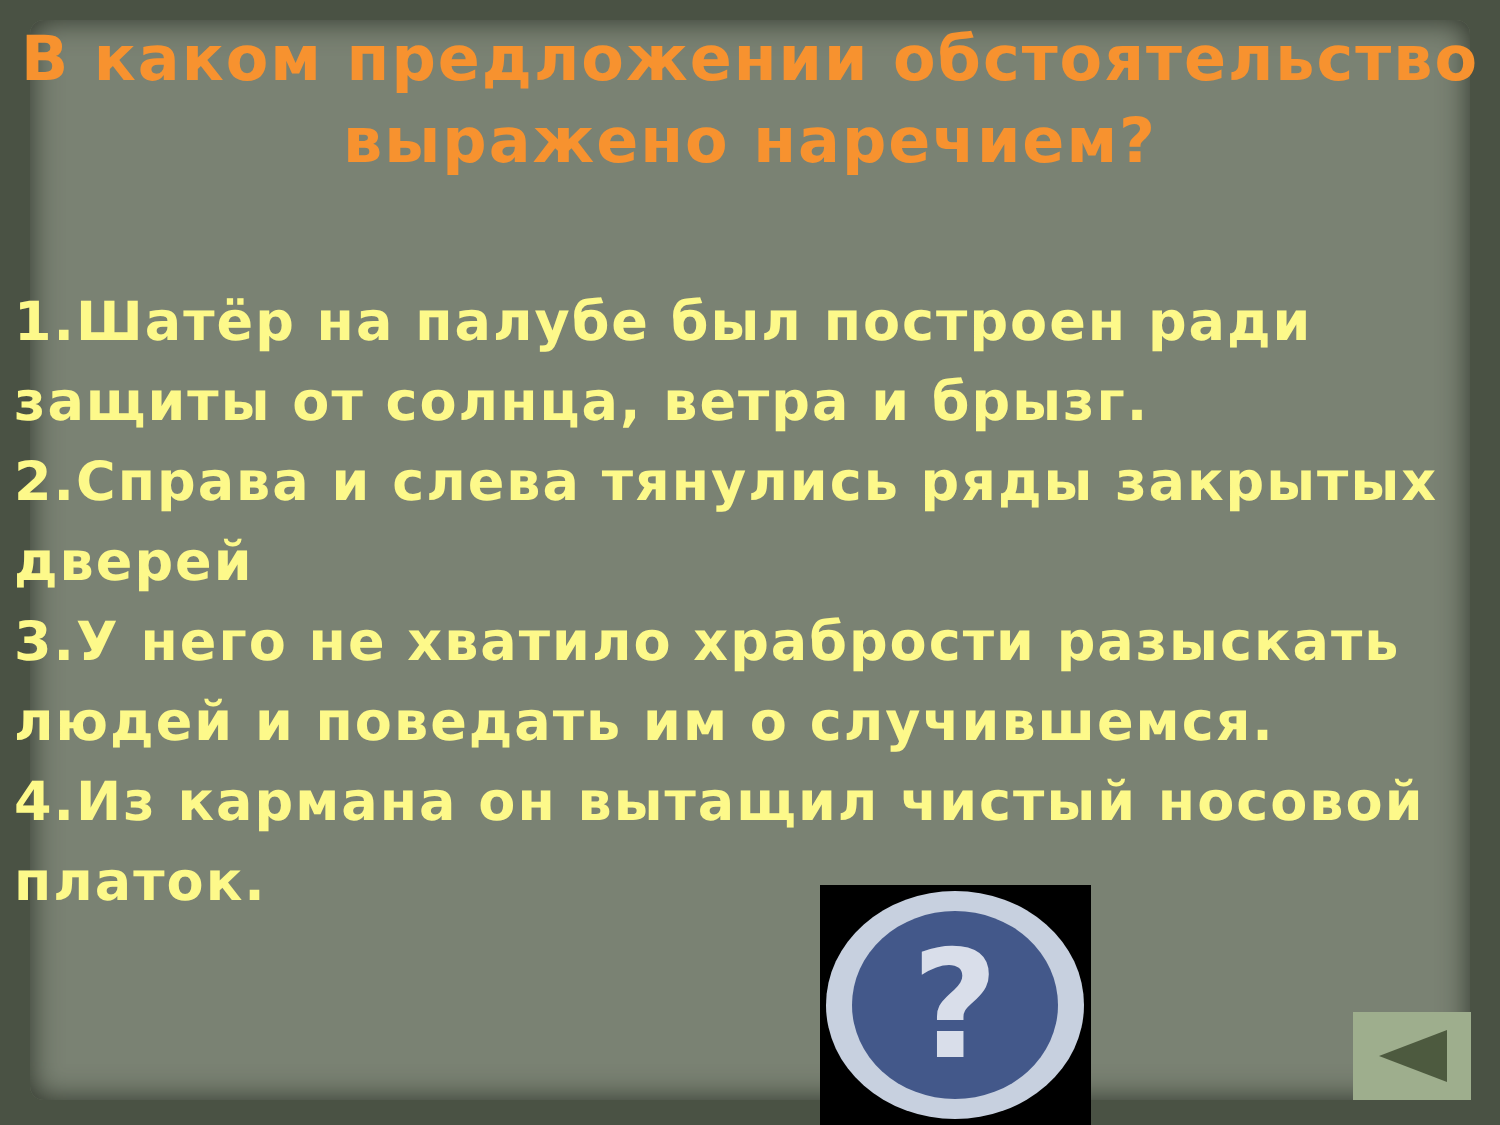В каком предложении обстоятельство
выражено наречием?
1.Шатёр на палубе был построен ради защиты от солнца, ветра и брызг.
2.Справа и слева тянулись ряды закрытых дверей
3.У него не хватило храбрости разыскать людей и поведать им о случившемся.
4.Из кармана он вытащил чистый носовой платок.
?